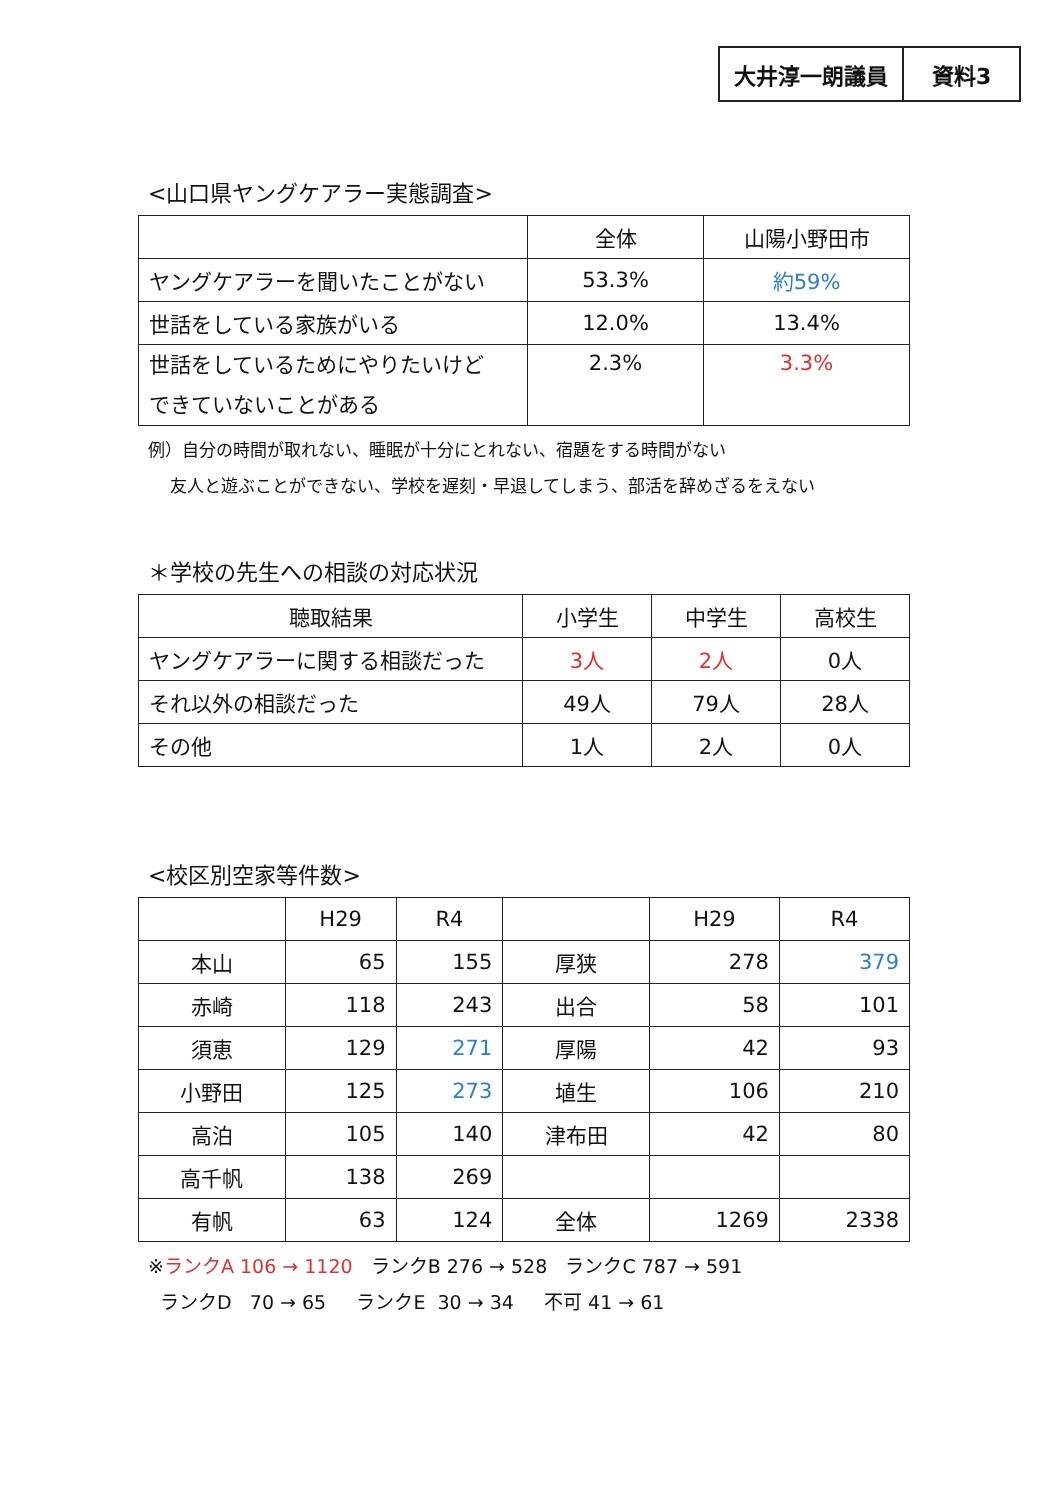大井淳一朗議員 資料3
<山口県ヤングケアラー実態調査>
| | 全体 | 山陽小野田市 |
| --- | --- | --- |
| ヤングケアラーを聞いたことがない | 53.3% | 約59% |
| 世話をしている家族がいる | 12.0% | 13.4% |
| 世話をしているためにやりたいけど できていないことがある | 2.3% | 3.3% |
例）自分の時間が取れない、睡眠が十分にとれない、宿題をする時間がない
友人と遊ぶことができない、学校を遅刻・早退してしまう、部活を辞めざるをえない
＊学校の先生への相談の対応状況
| 聴取結果 | 小学生 | 中学生 | 高校生 |
| --- | --- | --- | --- |
| ヤングケアラーに関する相談だった | 3人 | 2人 | 0人 |
| それ以外の相談だった | 49人 | 79人 | 28人 |
| その他 | 1人 | 2人 | 0人 |
<校区別空家等件数>
| | H29 | R4 | | H29 | R4 |
| --- | --- | --- | --- | --- | --- |
| 本山 | 65 | 155 | 厚狭 | 278 | 379 |
| 赤崎 | 118 | 243 | 出合 | 58 | 101 |
| 須恵 | 129 | 271 | 厚陽 | 42 | 93 |
| 小野田 | 125 | 273 | 埴生 | 106 | 210 |
| 高泊 | 105 | 140 | 津布田 | 42 | 80 |
| 高千帆 | 138 | 269 | | | |
| 有帆 | 63 | 124 | 全体 | 1269 | 2338 |
※ランクA 106 → 1120 ランクB 276 → 528 ランクC 787 → 591
ランクD 70 → 65 ランクE 30 → 34 不可 41 → 61